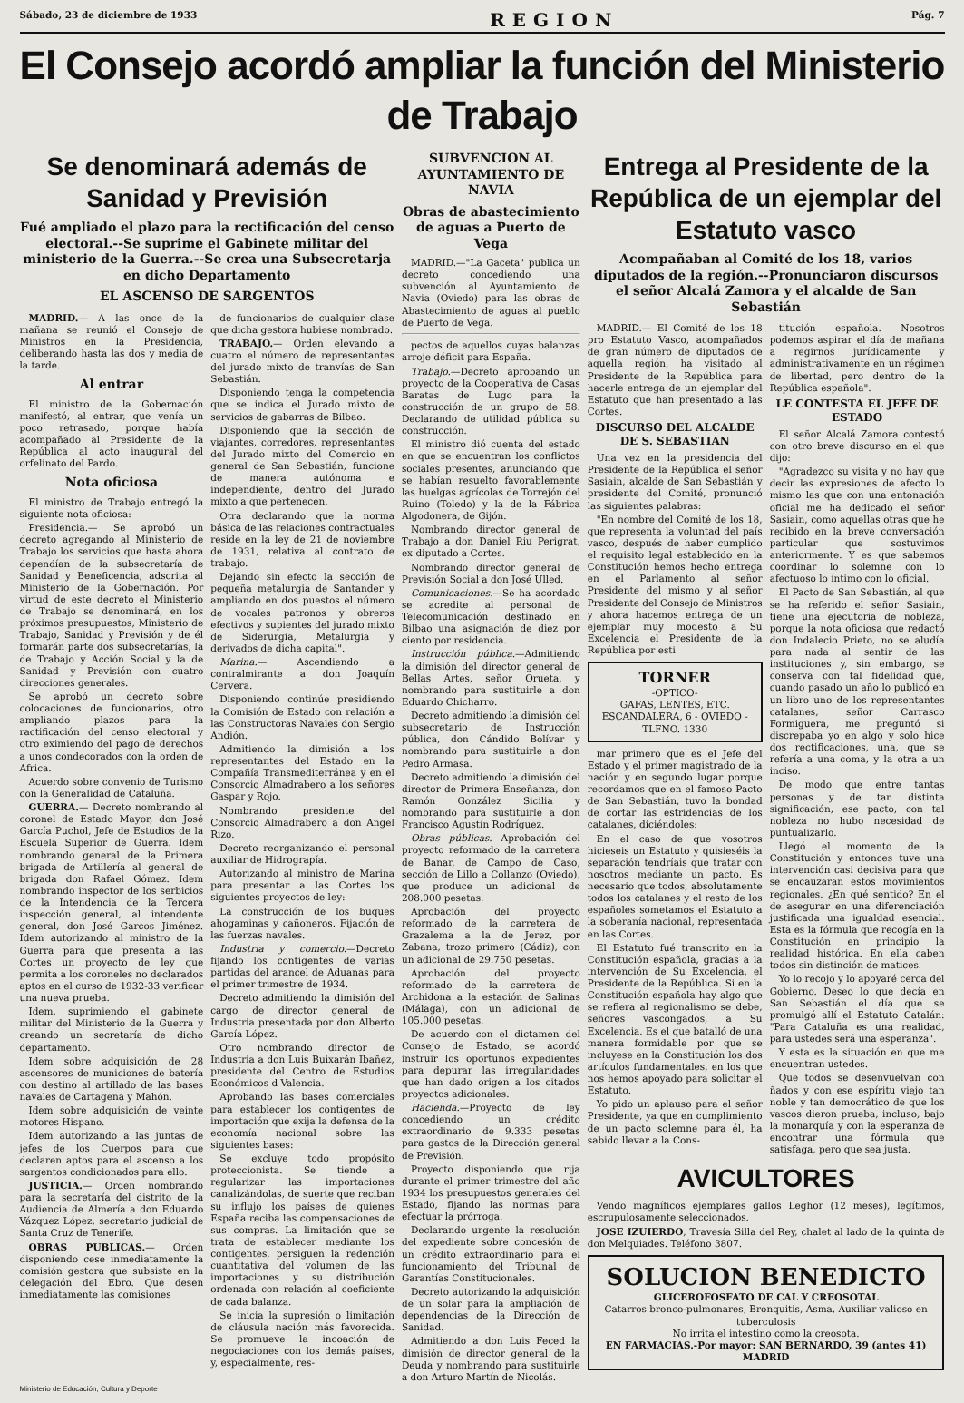Sábado, 23 de diciembre de 1933 REGION Pág. 7
El Consejo acordó ampliar la función del Ministerio de Trabajo
Se denominará además de Sanidad y Previsión
Fué ampliado el plazo para la rectificación del censo electoral.--Se suprime el Gabinete militar del ministerio de la Guerra.--Se crea una Subsecretarja en dicho Departamento
EL ASCENSO DE SARGENTOS
MADRID.— A las once de la mañana se reunió el Consejo de Ministros en la Presidencia, deliberando hasta las dos y media de la tarde.
Al entrar
El ministro de la Gobernación manifestó, al entrar, que venía un poco retrasado, porque había acompañado al Presidente de la República al acto inaugural del orfelinato del Pardo.
Nota oficiosa
El ministro de Trabajo entregó la siguiente nota oficiosa:
Presidencia.— Se aprobó un decreto agregando al Ministerio de Trabajo los servicios que hasta ahora dependían de la subsecretaría de Sanidad y Beneficencia, adscrita al Ministerio de la Gobernación. Por virtud de este decreto el Ministerio de Trabajo se denominará, en los próximos presupuestos, Ministerio de Trabajo, Sanidad y Previsión y de él formarán parte dos subsecretarías, la de Trabajo y Acción Social y la de Sanidad y Previsión con cuatro direcciones generales.
Se aprobó un decreto sobre colocaciones de funcionarios, otro ampliando plazos para la ractificación del censo electoral y otro eximiendo del pago de derechos a unos condecorados con la orden de Africa.
Acuerdo sobre convenio de Turismo con la Generalidad de Cataluña.
GUERRA.— Decreto nombrando al coronel de Estado Mayor, don José García Puchol, Jefe de Estudios de la Escuela Superior de Guerra. Idem nombrando general de la Primera brigada de Artillería al general de brigada don Rafael Gómez. Idem nombrando inspector de los serbicios de la Intendencia de la Tercera inspección general, al intendente general, don José Garcos Jiménez. Idem autorizando al ministro de la Guerra para que presenta a las Cortes un proyecto de ley que permita a los coroneles no declarados aptos en el curso de 1932-33 verificar una nueva prueba.
Idem, suprimiendo el gabinete militar del Ministerio de la Guerra y creando un secretaría de dicho departamento.
Idem sobre adquisición de 28 ascensores de municiones de batería con destino al artillado de las bases navales de Cartagena y Mahón.
Idem sobre adquisición de veinte motores Hispano.
Idem autorizando a las juntas de jefes de los Cuerpos para que declaren aptos para el ascenso a los sargentos condicionados para ello.
JUSTICIA.— Orden nombrando para la secretaría del distrito de la Audiencia de Almería a don Eduardo Vázquez López, secretario judicial de Santa Cruz de Tenerife.
OBRAS PUBLICAS.— Orden disponiendo cese inmediatamente la comisión gestora que subsiste en la delegación del Ebro. Que desen inmediatamente las comisiones
de funcionarios de cualquier clase que dicha gestora hubiese nombrado.
TRABAJO.— Orden elevando a cuatro el número de representantes del jurado mixto de tranvías de San Sebastián.
Disponiendo tenga la competencia que se indica el Jurado mixto de servicios de gabarras de Bilbao.
Disponiendo que la sección de viajantes, corredores, representantes del Jurado mixto del Comercio en general de San Sebastián, funcione de manera autónoma e independiente, dentro del Jurado mixto a que pertenecen.
Otra declarando que la norma básica de las relaciones contractuales reside en la ley de 21 de noviembre de 1931, relativa al contrato de trabajo.
Dejando sin efecto la sección de pequeña metalurgia de Santander y ampliando en dos puestos el número de vocales patronos y obreros efectivos y supientes del jurado mixto de Siderurgia, Metalurgia y derivados de dicha capital".
Marina.— Ascendiendo a contralmirante a don Joaquín Cervera.
Disponiendo continúe presidiendo la Comisión de Estado con relación a las Constructoras Navales don Sergio Andión.
Admitiendo la dimisión a los representantes del Estado en la Compañía Transmediterránea y en el Consorcio Almadrabero a los señores Gaspar y Rojo.
Nombrando presidente del Consorcio Almadrabero a don Angel Rizo.
Decreto reorganizando el personal auxiliar de Hidrograpía.
Autorizando al ministro de Marina para presentar a las Cortes los siguientes proyectos de ley:
La construcción de los buques ahogaminas y cañoneros. Fijación de las fuerzas navales.
Industria y comercio.—Decreto fijando los contigentes de varias partidas del arancel de Aduanas para el primer trimestre de 1934.
Decreto admitiendo la dimisión del cargo de director general de Industria presentada por don Alberto García López.
Otro nombrando director de Industria a don Luis Buixarán Ibañez, presidente del Centro de Estudios Económicos d Valencia.
Aprobando las bases comerciales para establecer los contigentes de importación que exija la defensa de la economía nacional sobre las siguientes bases:
Se excluye todo propósito proteccionista. Se tiende a regularizar las importaciones canalizándolas, de suerte que reciban su influjo los países de quienes España reciba las compensaciones de sus compras. La limitación que se trata de establecer mediante los contigentes, persiguen la redención cuantitativa del volumen de las importaciones y su distribución ordenada con relación al coeficiente de cada balanza.
Se inicia la supresión o limitación de cláusula nación más favorecida. Se promueve la incoación de negociaciones con los demás países, y, especialmente, res-
SUBVENCION AL AYUNTAMIENTO DE NAVIA
Obras de abastecimiento de aguas a Puerto de Vega
MADRID.—"La Gaceta" publica un decreto concediendo una subvención al Ayuntamiento de Navia (Oviedo) para las obras de Abastecimiento de aguas al pueblo de Puerto de Vega.
pectos de aquellos cuyas balanzas arroje déficit para España.
Trabajo.—Decreto aprobando un proyecto de la Cooperativa de Casas Baratas de Lugo para la construcción de un grupo de 58. Declarando de utilidad pública su construcción.
El ministro dió cuenta del estado en que se encuentran los conflictos sociales presentes, anunciando que se habían resuelto favorablemente las huelgas agrícolas de Torrejón del Ruino (Toledo) y la de la Fábrica Algodonera, de Gijón.
Nombrando director general de Trabajo a don Daniel Riu Perigrat, ex diputado a Cortes.
Nombrando director general de Previsión Social a don José Ulled.
Comunicaciones.—Se ha acordado se acredite al personal de Telecomunicación destinado en Bilbao una asignación de diez por ciento por residencia.
Instrucción pública.—Admitiendo la dimisión del director general de Bellas Artes, señor Orueta, y nombrando para sustituirle a don Eduardo Chicharro.
Decreto admitiendo la dimisión del subsecretario de Instrucción pública, don Cándido Bolívar y nombrando para sustituirle a don Pedro Armasa.
Decreto admitiendo la dimisión del director de Primera Enseñanza, don Ramón González Sicilia y nombrando para sustituirle a don Francisco Agustín Rodríguez.
Obras públicas. Aprobación del proyecto reformado de la carretera de Banar, de Campo de Caso, sección de Lillo a Collanzo (Oviedo), que produce un adicional de 208.000 pesetas.
Aprobación del proyecto reformado de la carretera de Grazalema a la de Jerez, por Zabana, trozo primero (Cádiz), con un adicional de 29.750 pesetas.
Aprobación del proyecto reformado de la carretera de Archidona a la estación de Salinas (Málaga), con un adicional de 105.000 pesetas.
De acuerdo con el dictamen del Consejo de Estado, se acordó instruir los oportunos expedientes para depurar las irregularidades que han dado origen a los citados proyectos adicionales.
Hacienda.—Proyecto de ley concediendo un crédito extraordinario de 9.333 pesetas para gastos de la Dirección general de Previsión.
Proyecto disponiendo que rija durante el primer trimestre del año 1934 los presupuestos generales del Estado, fijando las normas para efectuar la prórroga.
Declarando urgente la resolución del expediente sobre concesión de un crédito extraordinario para el funcionamiento del Tribunal de Garantías Constitucionales.
Decreto autorizando la adquisición de un solar para la ampliación de dependencias de la Dirección de Sanidad.
Admitiendo a don Luis Feced la dimisión de director general de la Deuda y nombrando para sustituirle a don Arturo Martín de Nicolás.
Entrega al Presidente de la República de un ejemplar del Estatuto vasco
Acompañaban al Comité de los 18, varios diputados de la región.--Pronunciaron discursos el señor Alcalá Zamora y el alcalde de San Sebastián
MADRID.— El Comité de los 18 pro Estatuto Vasco, acompañados de gran número de diputados de aquella región, ha visitado al Presidente de la República para hacerle entrega de un ejemplar del Estatuto que han presentado a las Cortes.
DISCURSO DEL ALCALDE DE S. SEBASTIAN
Una vez en la presidencia del Presidente de la República el señor Sasiain, alcalde de San Sebastián y presidente del Comité, pronunció las siguientes palabras:
"En nombre del Comité de los 18, que representa la voluntad del país vasco, después de haber cumplido el requisito legal establecido en la Constitución hemos hecho entrega en el Parlamento al señor Presidente del mismo y al señor Presidente del Consejo de Ministros y ahora hacemos entrega de un ejemplar muy modesto a Su Excelencia el Presidente de la República por esti
TORNER
-OPTICO-
GAFAS, LENTES, ETC.
ESCANDALERA, 6 - OVIEDO - TLFNO. 1330
mar primero que es el Jefe del Estado y el primer magistrado de la nación y en segundo lugar porque recordamos que en el famoso Pacto de San Sebastián, tuvo la bondad de cortar las estridencias de los catalanes, diciéndoles:
En el caso de que vosotros hicieseis un Estatuto y quisieséis la separación tendríais que tratar con nosotros mediante un pacto. Es necesario que todos, absolutamente todos los catalanes y el resto de los españoles sometamos el Estatuto a la soberanía nacional, representada en las Cortes.
El Estatuto fué transcrito en la Constitución española, gracias a la intervención de Su Excelencia, el Presidente de la República. Si en la Constitución española hay algo que se refiera al regionalismo se debe, señores vascongados, a Su Excelencia. Es el que batalló de una manera formidable por que se incluyese en la Constitución los dos artículos fundamentales, en los que nos hemos apoyado para solicitar el Estatuto.
Yo pido un aplauso para el señor Presidente, ya que en cumplimiento de un pacto solemne para él, ha sabido llevar a la Cons-
titución española. Nosotros podemos aspirar el día de mañana a regirnos jurídicamente y administrativamente en un régimen de libertad, pero dentro de la República española".
LE CONTESTA EL JEFE DE ESTADO
El señor Alcalá Zamora contestó con otro breve discurso en el que dijo:
"Agradezco su visita y no hay que decir las expresiones de afecto lo mismo las que con una entonación oficial me ha dedicado el señor Sasiain, como aquellas otras que he recibido en la breve conversación particular que sostuvimos anteriormente. Y es que sabemos coordinar lo solemne con lo afectuoso lo íntimo con lo oficial.
El Pacto de San Sebastián, al que se ha referido el señor Sasiain, tiene una ejecutoria de nobleza, porque la nota oficiosa que redactó don Indalecio Prieto, no se aludía para nada al sentir de las instituciones y, sin embargo, se conserva con tal fidelidad que, cuando pasado un año lo publicó en un libro uno de los representantes catalanes, señor Carrasco Formiguera, me preguntó si discrepaba yo en algo y solo hice dos rectificaciones, una, que se refería a una coma, y la otra a un inciso.
De modo que entre tantas personas y de tan distinta significación, ese pacto, con tal nobleza no hubo necesidad de puntualizarlo.
Llegó el momento de la Constitución y entonces tuve una intervención casi decisiva para que se encauzaran estos movimientos regionales. ¿En qué sentido? En el de asegurar en una diferenciación justificada una igualdad esencial. Esta es la fórmula que recogía en la Constitución en principio la realidad histórica. En ella caben todos sin distinción de matices.
Yo lo recojo y lo apoyaré cerca del Gobierno. Deseo lo que decía en San Sebastián el día que se promulgó allí el Estatuto Catalán: "Para Cataluña es una realidad, para ustedes será una esperanza".
Y esta es la situación en que me encuentran ustedes.
Que todos se desenvuelvan con ñados y con ese espíritu viejo tan noble y tan democrático de que los vascos dieron prueba, incluso, bajo la monarquía y con la esperanza de encontrar una fórmula que satisfaga, pero que sea justa.
AVICULTORES
Vendo magníficos ejemplares gallos Leghor (12 meses), legítimos, escrupulosamente seleccionados.
JOSE IZUIERDO, Travesía Silla del Rey, chalet al lado de la quinta de don Melquiades. Teléfono 3807.
SOLUCION BENEDICTO
GLICEROFOSFATO DE CAL Y CREOSOTAL
Catarros bronco-pulmonares, Bronquitis, Asma, Auxiliar valioso en tuberculosis
No irrita el intestino como la creosota.
EN FARMACIAS.-Por mayor: SAN BERNARDO, 39 (antes 41) MADRID
Ministerio de Educación, Cultura y Deporte